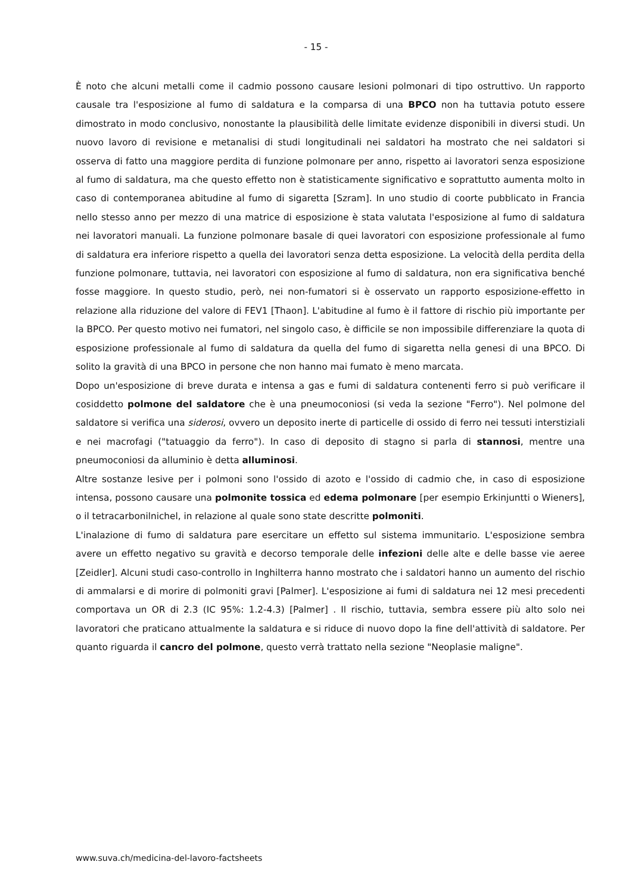- 15 -
È noto che alcuni metalli come il cadmio possono causare lesioni polmonari di tipo ostruttivo. Un rapporto causale tra l'esposizione al fumo di saldatura e la comparsa di una BPCO non ha tuttavia potuto essere dimostrato in modo conclusivo, nonostante la plausibilità delle limitate evidenze disponibili in diversi studi. Un nuovo lavoro di revisione e metanalisi di studi longitudinali nei saldatori ha mostrato che nei saldatori si osserva di fatto una maggiore perdita di funzione polmonare per anno, rispetto ai lavoratori senza esposizione al fumo di saldatura, ma che questo effetto non è statisticamente significativo e soprattutto aumenta molto in caso di contemporanea abitudine al fumo di sigaretta [Szram]. In uno studio di coorte pubblicato in Francia nello stesso anno per mezzo di una matrice di esposizione è stata valutata l'esposizione al fumo di saldatura nei lavoratori manuali. La funzione polmonare basale di quei lavoratori con esposizione professionale al fumo di saldatura era inferiore rispetto a quella dei lavoratori senza detta esposizione. La velocità della perdita della funzione polmonare, tuttavia, nei lavoratori con esposizione al fumo di saldatura, non era significativa benché fosse maggiore. In questo studio, però, nei non-fumatori si è osservato un rapporto esposizione-effetto in relazione alla riduzione del valore di FEV1 [Thaon]. L'abitudine al fumo è il fattore di rischio più importante per la BPCO. Per questo motivo nei fumatori, nel singolo caso, è difficile se non impossibile differenziare la quota di esposizione professionale al fumo di saldatura da quella del fumo di sigaretta nella genesi di una BPCO. Di solito la gravità di una BPCO in persone che non hanno mai fumato è meno marcata.
Dopo un'esposizione di breve durata e intensa a gas e fumi di saldatura contenenti ferro si può verificare il cosiddetto polmone del saldatore che è una pneumoconiosi (si veda la sezione "Ferro"). Nel polmone del saldatore si verifica una siderosi, ovvero un deposito inerte di particelle di ossido di ferro nei tessuti interstiziali e nei macrofagi ("tatuaggio da ferro"). In caso di deposito di stagno si parla di stannosi, mentre una pneumoconiosi da alluminio è detta alluminosi.
Altre sostanze lesive per i polmoni sono l'ossido di azoto e l'ossido di cadmio che, in caso di esposizione intensa, possono causare una polmonite tossica ed edema polmonare [per esempio Erkinjuntti o Wieners], o il tetracarbonilnichel, in relazione al quale sono state descritte polmoniti.
L'inalazione di fumo di saldatura pare esercitare un effetto sul sistema immunitario. L'esposizione sembra avere un effetto negativo su gravità e decorso temporale delle infezioni delle alte e delle basse vie aeree [Zeidler]. Alcuni studi caso-controllo in Inghilterra hanno mostrato che i saldatori hanno un aumento del rischio di ammalarsi e di morire di polmoniti gravi [Palmer]. L'esposizione ai fumi di saldatura nei 12 mesi precedenti comportava un OR di 2.3 (IC 95%: 1.2-4.3) [Palmer] . Il rischio, tuttavia, sembra essere più alto solo nei lavoratori che praticano attualmente la saldatura e si riduce di nuovo dopo la fine dell'attività di saldatore. Per quanto riguarda il cancro del polmone, questo verrà trattato nella sezione "Neoplasie maligne".
www.suva.ch/medicina-del-lavoro-factsheets